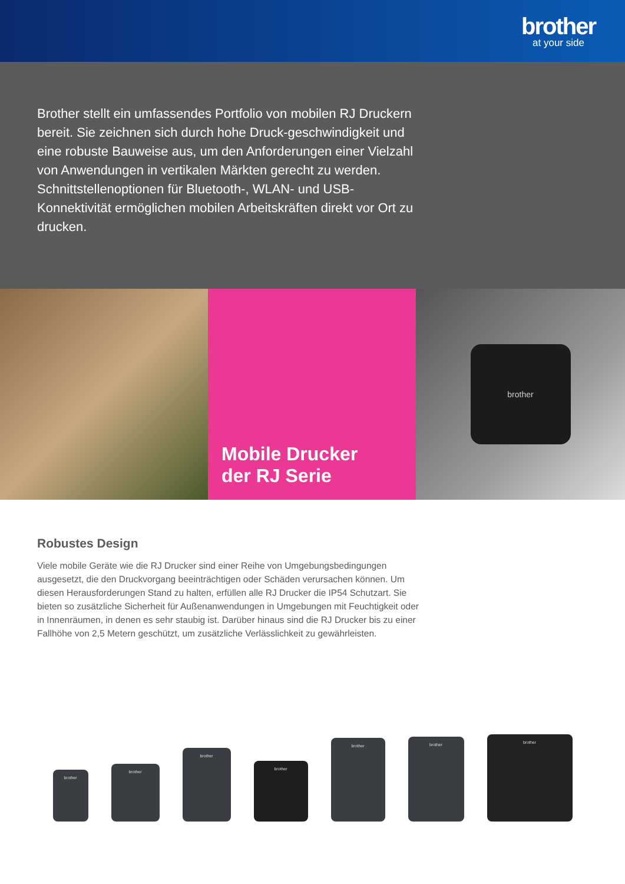brother
at your side
Brother stellt ein umfassendes Portfolio von mobilen RJ Druckern bereit. Sie zeichnen sich durch hohe Druck-geschwindigkeit und eine robuste Bauweise aus, um den Anforderungen einer Vielzahl von Anwendungen in vertikalen Märkten gerecht zu werden. Schnittstellenoptionen für Bluetooth-, WLAN- und USB-Konnektivität ermöglichen mobilen Arbeitskräften direkt vor Ort zu drucken.
Mobile Drucker
der RJ Serie
brother
Robustes Design
Viele mobile Geräte wie die RJ Drucker sind einer Reihe von Umgebungsbedingungen ausgesetzt, die den Druckvorgang beeinträchtigen oder Schäden verursachen können. Um diesen Herausforderungen Stand zu halten, erfüllen alle RJ Drucker die IP54 Schutzart. Sie bieten so zusätzliche Sicherheit für Außenanwendungen in Umgebungen mit Feuchtigkeit oder in Innenräumen, in denen es sehr staubig ist. Darüber hinaus sind die RJ Drucker bis zu einer Fallhöhe von 2,5 Metern geschützt, um zusätzliche Verlässlichkeit zu gewährleisten.
brother
brother
brother
brother
brother
brother
brother